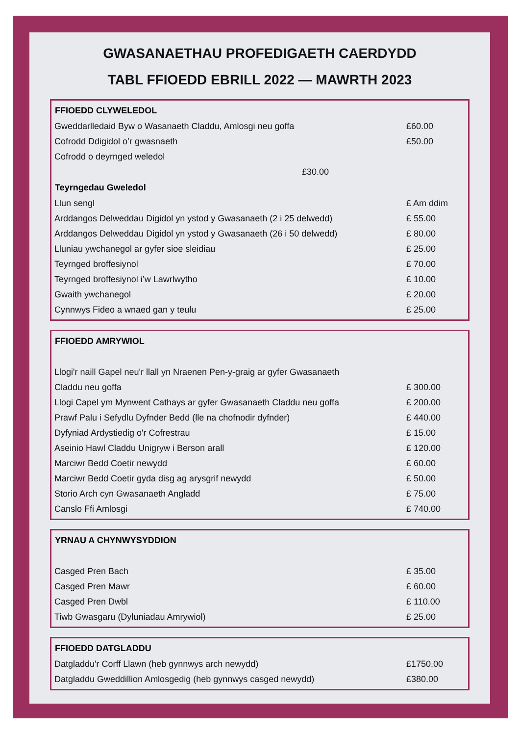GWASANAETHAU PROFEDIGAETH CAERDYDD
TABL FFIOEDD EBRILL 2022 — MAWRTH 2023
| FFIOEDD CLYWELEDOL | |
| --- | --- |
| Gweddarlledaid Byw o Wasanaeth Claddu, Amlosgi neu goffa | £60.00 |
| Cofrodd Ddigidol o’r gwasnaeth | £50.00 |
| Cofrodd o deyrnged weledol | |
| £30.00 | |
| Teyrngedau Gweledol | |
| Llun sengl | £ Am ddim |
| Arddangos Delweddau Digidol yn ystod y Gwasanaeth (2 i 25 delwedd) | £ 55.00 |
| Arddangos Delweddau Digidol yn ystod y Gwasanaeth (26 i 50 delwedd) | £ 80.00 |
| Lluniau ywchanegol ar gyfer sioe sleidiau | £ 25.00 |
| Teyrnged broffesiynol | £ 70.00 |
| Teyrnged broffesiynol i’w Lawrlwytho | £ 10.00 |
| Gwaith ywchanegol | £ 20.00 |
| Cynnwys Fideo a wnaed gan y teulu | £ 25.00 |
| FFIOEDD AMRYWIOL | |
| --- | --- |
| Llogi'r naill Gapel neu'r llall yn Nraenen Pen-y-graig ar gyfer Gwasanaeth | |
| Claddu neu goffa | £ 300.00 |
| Llogi Capel ym Mynwent Cathays ar gyfer Gwasanaeth Claddu neu goffa | £ 200.00 |
| Prawf Palu i Sefydlu Dyfnder Bedd (lle na chofnodir dyfnder) | £ 440.00 |
| Dyfyniad Ardystiedig o'r Cofrestrau | £ 15.00 |
| Aseinio Hawl Claddu Unigryw i Berson arall | £ 120.00 |
| Marciwr Bedd Coetir newydd | £ 60.00 |
| Marciwr Bedd Coetir gyda disg ag arysgrif newydd | £ 50.00 |
| Storio Arch cyn Gwasanaeth Angladd | £ 75.00 |
| Canslo Ffi Amlosgi | £ 740.00 |
| YRNAU A CHYNWYSYDDION | |
| --- | --- |
| Casged Pren Bach | £ 35.00 |
| Casged Pren Mawr | £ 60.00 |
| Casged Pren Dwbl | £ 110.00 |
| Tiwb Gwasgaru (Dyluniadau Amrywiol) | £ 25.00 |
| FFIOEDD DATGLADDU | |
| --- | --- |
| Datgladdu'r Corff Llawn (heb gynnwys arch newydd) | £1750.00 |
| Datgladdu Gweddillion Amlosgedig (heb gynnwys casged newydd) | £380.00 |